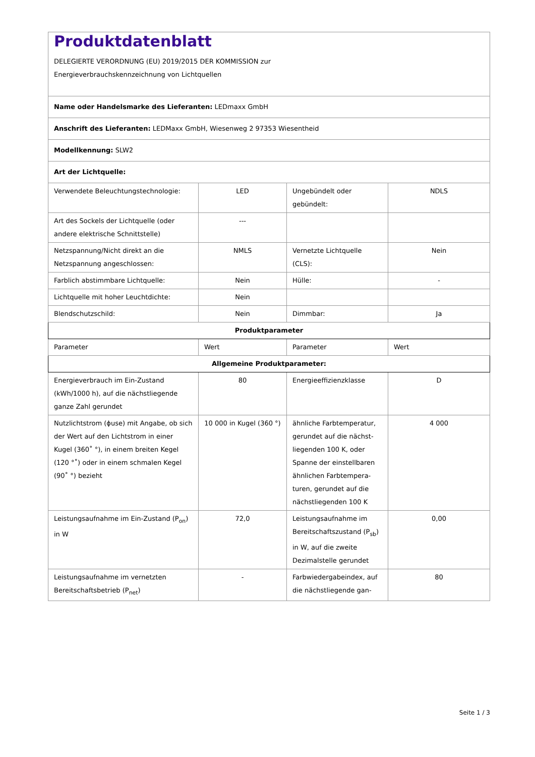| Produktdatenblatt DELEGIERTE VERORDNUNG (EU) 2019/2015 DER KOMMISSION zur Energieverbrauchskennzeichnung von Lichtquellen | | | |
| Name oder Handelsmarke des Lieferanten: LEDmaxx GmbH | | | |
| Anschrift des Lieferanten: LEDMaxx GmbH, Wiesenweg 2 97353 Wiesentheid | | | |
| Modellkennung: SLW2 | | | |
| Art der Lichtquelle: | | | |
| Verwendete Beleuchtungstech­nologie: | LED | Ungebündelt oder gebündelt: | NDLS |
| Art des Sockels der Lichtquelle (oder andere elektrische Schnittstelle) | --- | | |
| Netzspannung/Nicht direkt an die Netzspannung angeschlos­sen: | NMLS | Vernetzte Lichtquel­le (CLS): | Nein |
| Farblich abstimmbare Licht­quelle: | Nein | Hülle: | - |
| Lichtquelle mit hoher Leucht­dichte: | Nein | | |
| Blendschutzschild: | Nein | Dimmbar: | Ja |
| Produktparameter | | | |
| Parameter | Wert | Parameter | Wert |
| Allgemeine Produktparameter: | | | |
| Energieverbrauch im Ein-Zu­stand (kWh/1000 h), auf die nächstliegende ganze Zahl ge­rundet | 80 | Energieeffizienzklas­se | D |
| Nutzlichtstrom (ϕuse) mit An­gabe, ob sich der Wert auf den Lichtstrom in einer Kugel (360˚ °), in einem breiten Kegel (120 °˚) oder in einem schmalen Kegel (90˚ °) bezieht | 10 000 in Ku­gel (360 °) | ähnliche Farbtem­peratur, gerundet auf die nächst­liegenden 100 K, oder Spanne der einstellbaren ähnli­chen Farbtempera­turen, gerundet auf die nächstliegenden 100 K | 4 000 |
| Leistungsaufnahme im Ein-Zu­stand (P<sub>on</sub>) in W | 72,0 | Leistungsaufnahme im Bereitschaftszu­stand (P<sub>sb</sub>) in W, auf die zweite Dezimal­stelle gerundet | 0,00 |
| Leistungsaufnahme im vernetz­ten Bereitschaftsbetrieb (P<sub>net</sub>) | - | Farbwiedergabein­dex, auf die nächstliegende gan- | 80 |
Seite 1 / 3